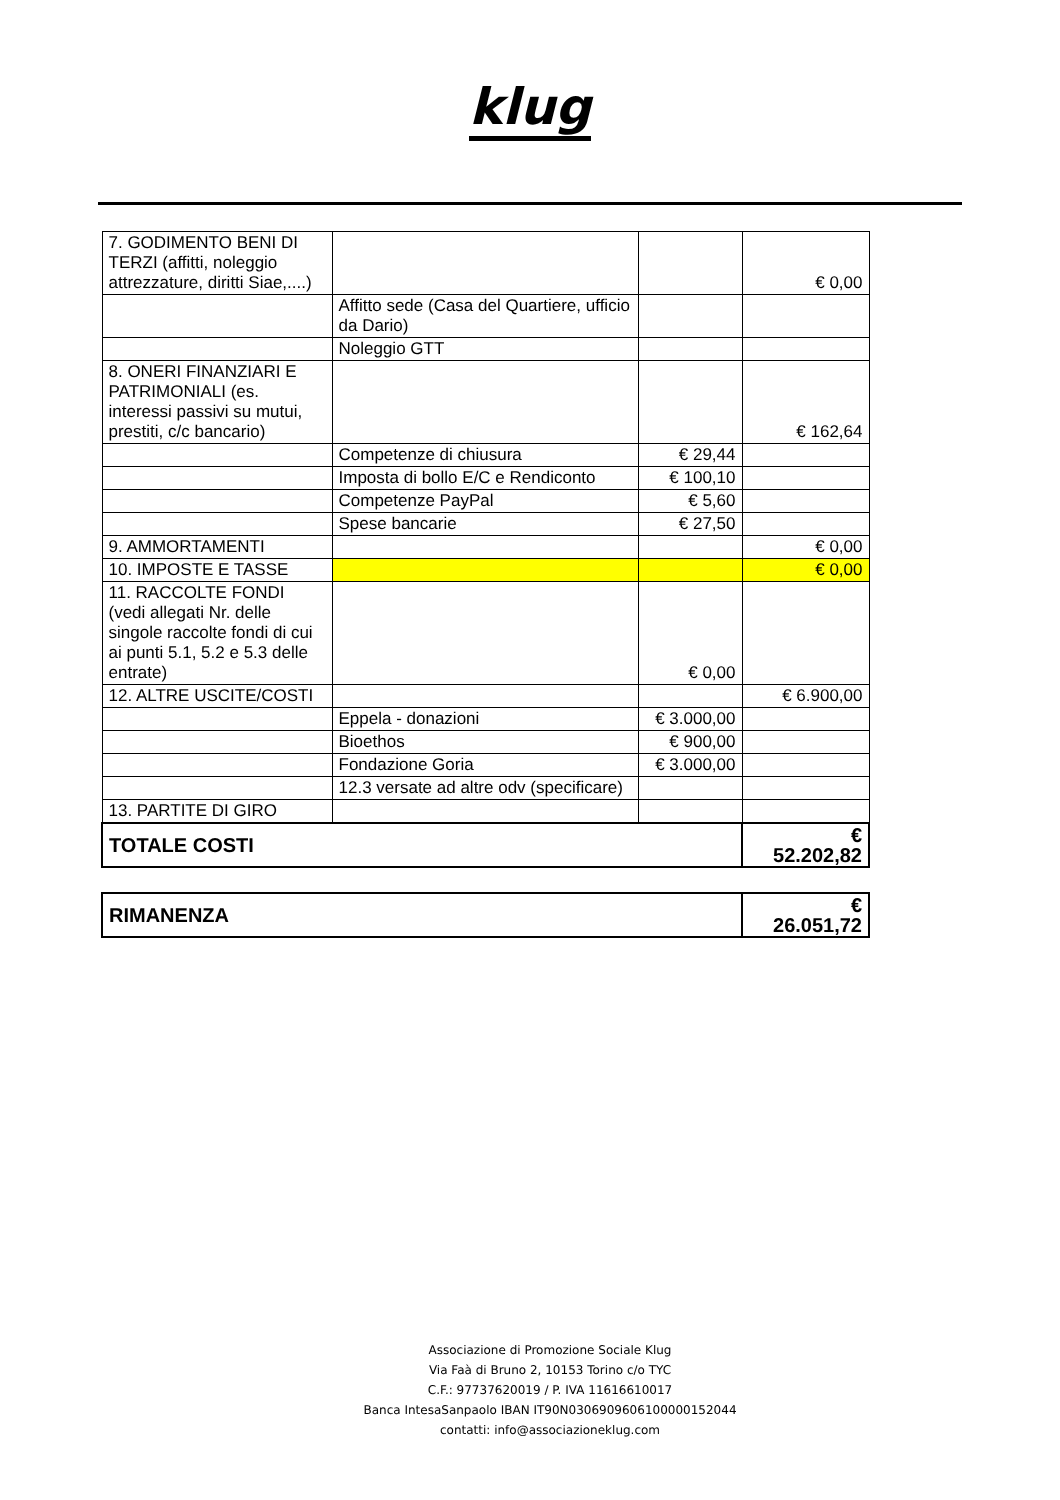klug
| 7. GODIMENTO BENI DI TERZI (affitti, noleggio attrezzature, diritti Siae,....) | | | € 0,00 |
| | Affitto sede (Casa del Quartiere, ufficio da Dario) | | |
| | Noleggio GTT | | |
| 8. ONERI FINANZIARI E PATRIMONIALI (es. interessi passivi su mutui, prestiti, c/c bancario) | | | € 162,64 |
| | Competenze di chiusura | € 29,44 | |
| | Imposta di bollo E/C e Rendiconto | € 100,10 | |
| | Competenze PayPal | € 5,60 | |
| | Spese bancarie | € 27,50 | |
| 9. AMMORTAMENTI | | | € 0,00 |
| 10. IMPOSTE E TASSE | | | € 0,00 |
| 11. RACCOLTE FONDI (vedi allegati Nr. delle singole raccolte fondi di cui ai punti 5.1, 5.2 e 5.3 delle entrate) | | € 0,00 | |
| 12. ALTRE USCITE/COSTI | | | € 6.900,00 |
| | Eppela - donazioni | € 3.000,00 | |
| | Bioethos | € 900,00 | |
| | Fondazione Goria | € 3.000,00 | |
| | 12.3 versate ad altre odv (specificare) | | |
| 13. PARTITE DI GIRO | | | |
| TOTALE COSTI | | | € 52.202,82 |
| RIMANENZA | € 26.051,72 |
Associazione di Promozione Sociale Klug
Via Faà di Bruno 2, 10153 Torino c/o TYC
C.F.: 97737620019 / P. IVA 11616610017
Banca IntesaSanpaolo IBAN IT90N0306909606100000152044
contatti: info@associazioneklug.com